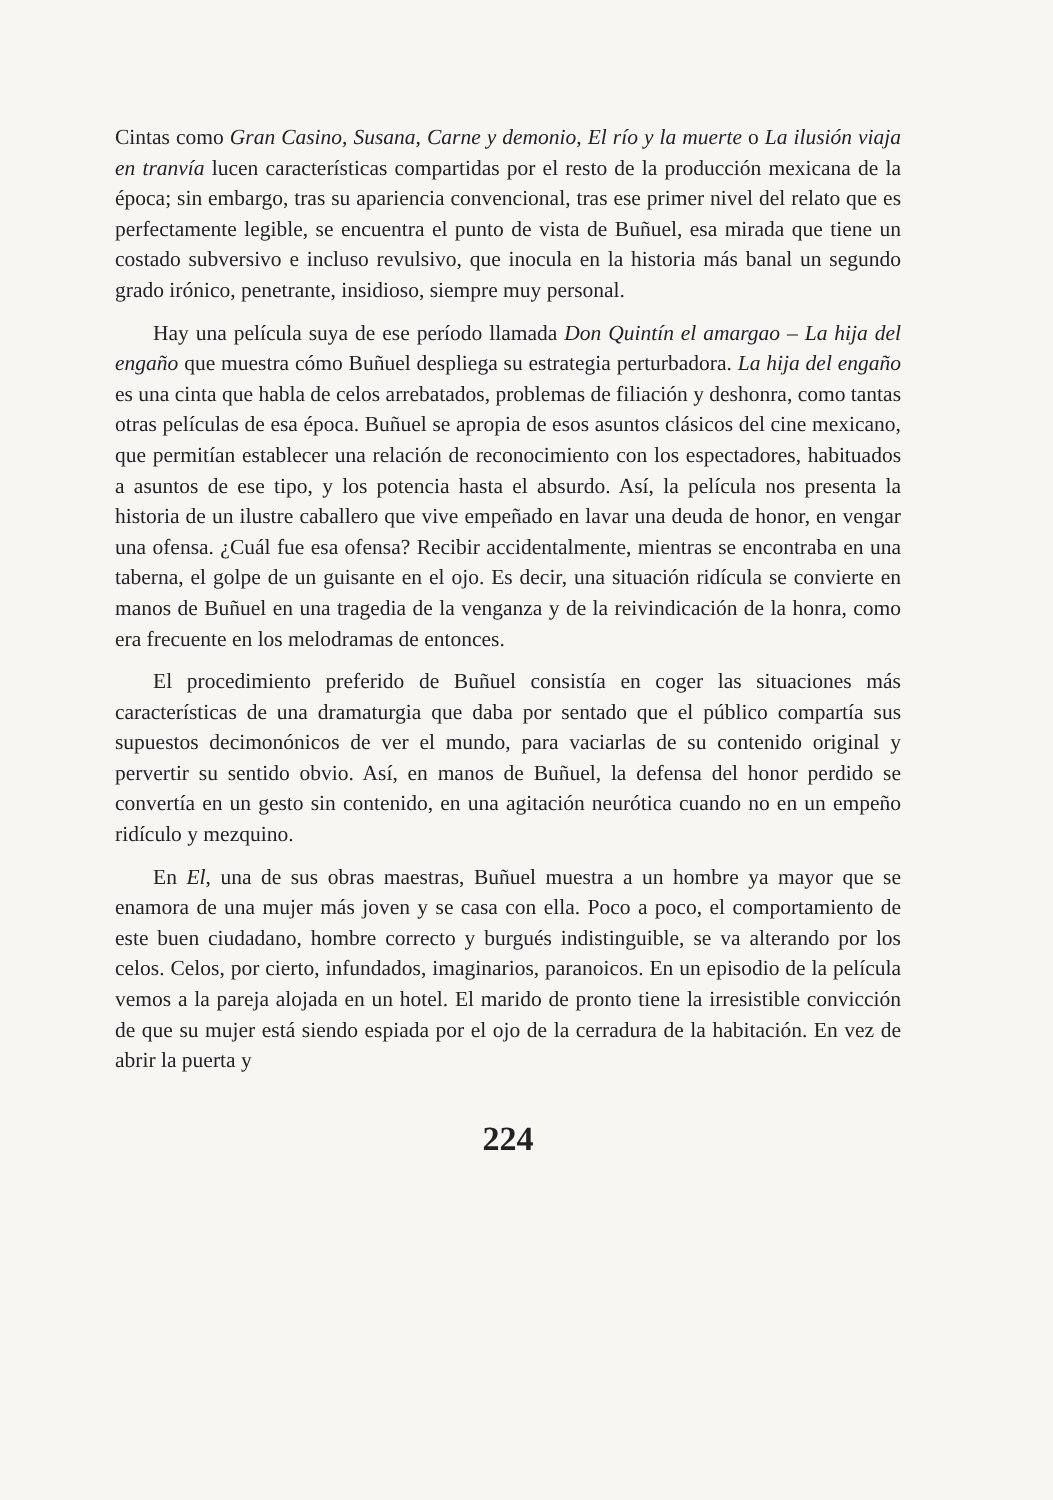Cintas como Gran Casino, Susana, Carne y demonio, El río y la muerte o La ilusión viaja en tranvía lucen características compartidas por el resto de la producción mexicana de la época; sin embargo, tras su apariencia convencional, tras ese primer nivel del relato que es perfectamente legible, se encuentra el punto de vista de Buñuel, esa mirada que tiene un costado subversivo e incluso revulsivo, que inocula en la historia más banal un segundo grado irónico, penetrante, insidioso, siempre muy personal.
Hay una película suya de ese período llamada Don Quintín el amargao – La hija del engaño que muestra cómo Buñuel despliega su estrategia perturbadora. La hija del engaño es una cinta que habla de celos arrebatados, problemas de filiación y deshonra, como tantas otras películas de esa época. Buñuel se apropia de esos asuntos clásicos del cine mexicano, que permitían establecer una relación de reconocimiento con los espectadores, habituados a asuntos de ese tipo, y los potencia hasta el absurdo. Así, la película nos presenta la historia de un ilustre caballero que vive empeñado en lavar una deuda de honor, en vengar una ofensa. ¿Cuál fue esa ofensa? Recibir accidentalmente, mientras se encontraba en una taberna, el golpe de un guisante en el ojo. Es decir, una situación ridícula se convierte en manos de Buñuel en una tragedia de la venganza y de la reivindicación de la honra, como era frecuente en los melodramas de entonces.
El procedimiento preferido de Buñuel consistía en coger las situaciones más características de una dramaturgia que daba por sentado que el público compartía sus supuestos decimonónicos de ver el mundo, para vaciarlas de su contenido original y pervertir su sentido obvio. Así, en manos de Buñuel, la defensa del honor perdido se convertía en un gesto sin contenido, en una agitación neurótica cuando no en un empeño ridículo y mezquino.
En El, una de sus obras maestras, Buñuel muestra a un hombre ya mayor que se enamora de una mujer más joven y se casa con ella. Poco a poco, el comportamiento de este buen ciudadano, hombre correcto y burgués indistinguible, se va alterando por los celos. Celos, por cierto, infundados, imaginarios, paranoicos. En un episodio de la película vemos a la pareja alojada en un hotel. El marido de pronto tiene la irresistible convicción de que su mujer está siendo espiada por el ojo de la cerradura de la habitación. En vez de abrir la puerta y
224